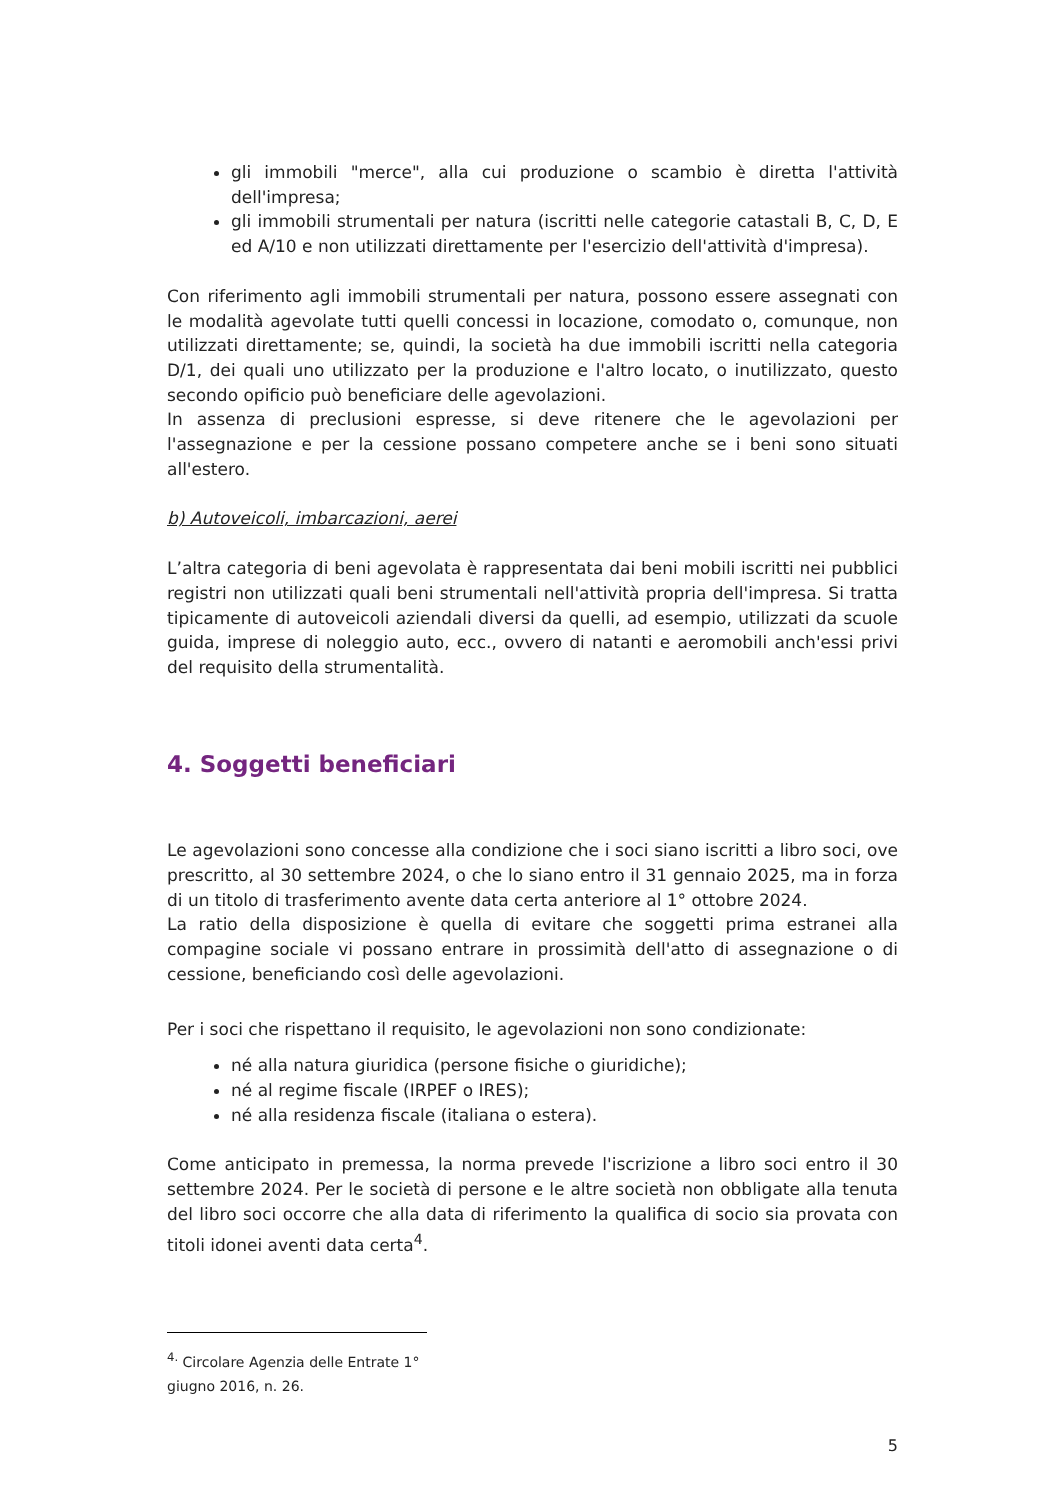gli immobili "merce", alla cui produzione o scambio è diretta l'attività dell'impresa;
gli immobili strumentali per natura (iscritti nelle categorie catastali B, C, D, E ed A/10 e non utilizzati direttamente per l'esercizio dell'attività d'impresa).
Con riferimento agli immobili strumentali per natura, possono essere assegnati con le modalità agevolate tutti quelli concessi in locazione, comodato o, comunque, non utilizzati direttamente; se, quindi, la società ha due immobili iscritti nella categoria D/1, dei quali uno utilizzato per la produzione e l'altro locato, o inutilizzato, questo secondo opificio può beneficiare delle agevolazioni.
In assenza di preclusioni espresse, si deve ritenere che le agevolazioni per l'assegnazione e per la cessione possano competere anche se i beni sono situati all'estero.
b) Autoveicoli, imbarcazioni, aerei
L’altra categoria di beni agevolata è rappresentata dai beni mobili iscritti nei pubblici registri non utilizzati quali beni strumentali nell'attività propria dell'impresa. Si tratta tipicamente di autoveicoli aziendali diversi da quelli, ad esempio, utilizzati da scuole guida, imprese di noleggio auto, ecc., ovvero di natanti e aeromobili anch'essi privi del requisito della strumentalità.
4. Soggetti beneficiari
Le agevolazioni sono concesse alla condizione che i soci siano iscritti a libro soci, ove prescritto, al 30 settembre 2024, o che lo siano entro il 31 gennaio 2025, ma in forza di un titolo di trasferimento avente data certa anteriore al 1° ottobre 2024.
La ratio della disposizione è quella di evitare che soggetti prima estranei alla compagine sociale vi possano entrare in prossimità dell'atto di assegnazione o di cessione, beneficiando così delle agevolazioni.
Per i soci che rispettano il requisito, le agevolazioni non sono condizionate:
né alla natura giuridica (persone fisiche o giuridiche);
né al regime fiscale (IRPEF o IRES);
né alla residenza fiscale (italiana o estera).
Come anticipato in premessa, la norma prevede l'iscrizione a libro soci entro il 30 settembre 2024. Per le società di persone e le altre società non obbligate alla tenuta del libro soci occorre che alla data di riferimento la qualifica di socio sia provata con titoli idonei aventi data certa<sup>4</sup>.
<sup>4.</sup> Circolare Agenzia delle Entrate 1° giugno 2016, n. 26.
5